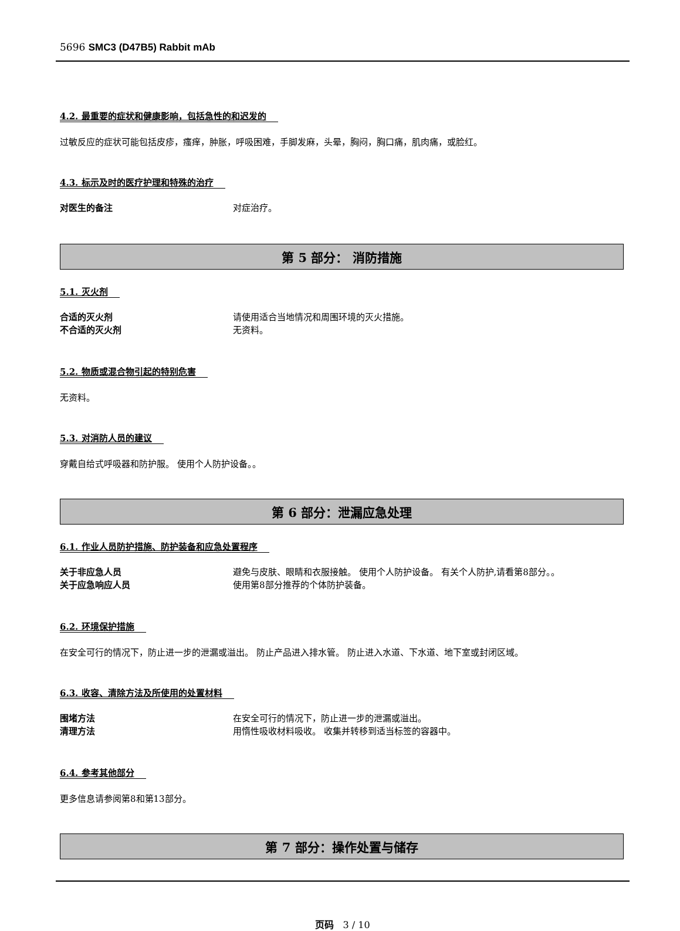5696 SMC3 (D47B5) Rabbit mAb
4.2. 最重要的症状和健康影响，包括急性的和迟发的
过敏反应的症状可能包括皮疹，瘙痒，肿胀，呼吸困难，手脚发麻，头晕，胸闷，胸口痛，肌肉痛，或脸红。
4.3. 标示及时的医疗护理和特殊的治疗
对医生的备注 对症治疗。
第 5 部分： 消防措施
5.1. 灭火剂
合适的灭火剂 请使用适合当地情况和周围环境的灭火措施。
不合适的灭火剂 无资料。
5.2. 物质或混合物引起的特别危害
无资料。
5.3. 对消防人员的建议
穿戴自给式呼吸器和防护服。 使用个人防护设备。。
第 6 部分：泄漏应急处理
6.1. 作业人员防护措施、防护装备和应急处置程序
关于非应急人员 避免与皮肤、眼睛和衣服接触。 使用个人防护设备。 有关个人防护,请看第8部分。。
关于应急响应人员 使用第8部分推荐的个体防护装备。
6.2. 环境保护措施
在安全可行的情况下，防止进一步的泄漏或溢出。 防止产品进入排水管。 防止进入水道、下水道、地下室或封闭区域。
6.3. 收容、清除方法及所使用的处置材料
围堵方法 在安全可行的情况下，防止进一步的泄漏或溢出。
清理方法 用惰性吸收材料吸收。 收集并转移到适当标签的容器中。
6.4. 参考其他部分
更多信息请参阅第8和第13部分。
第 7 部分：操作处置与储存
页码 3 / 10